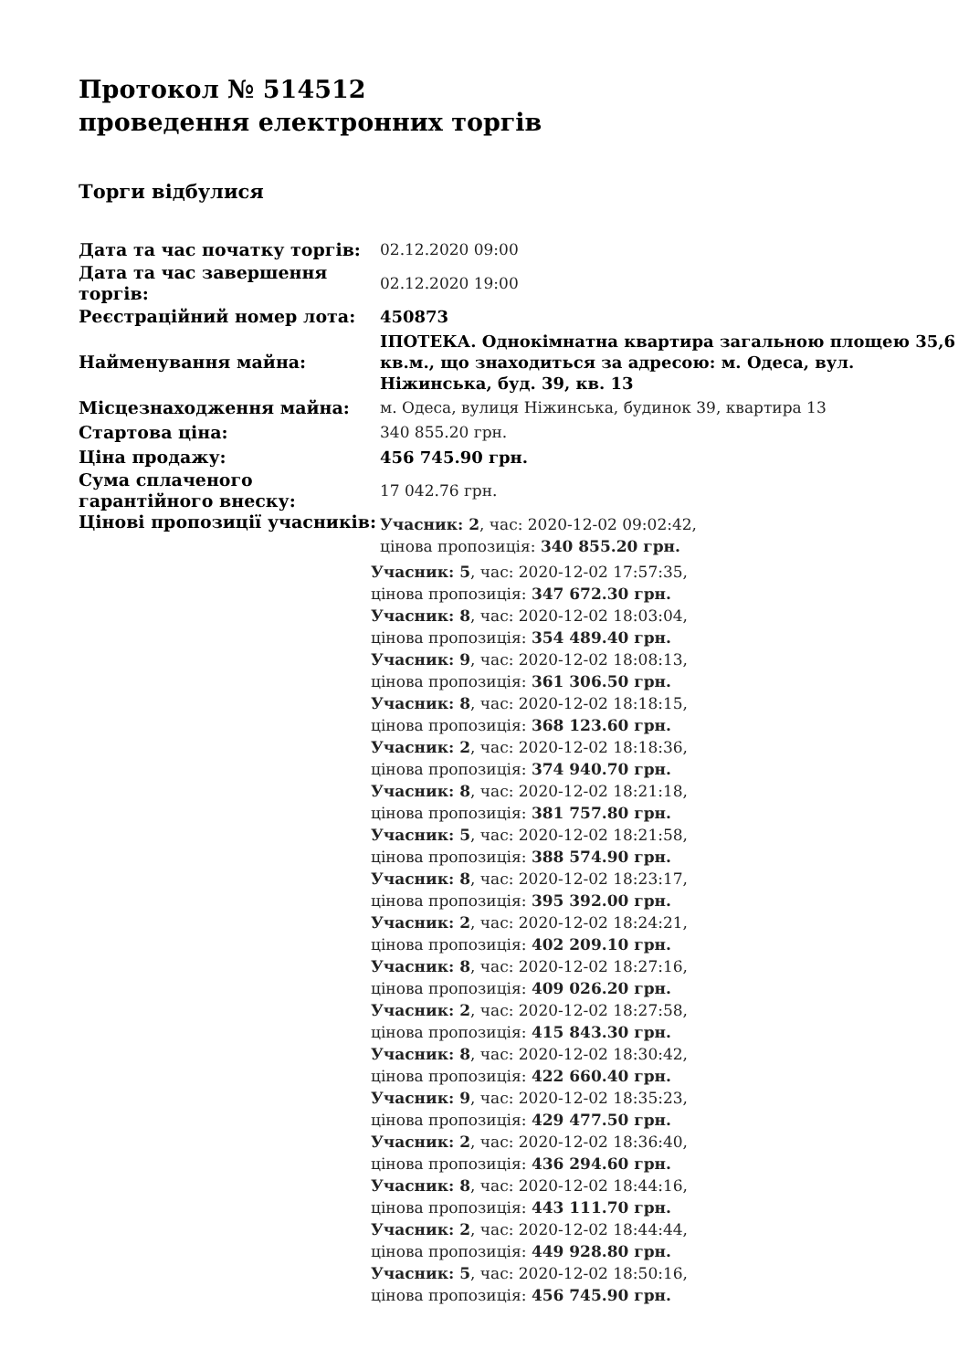Протокол № 514512
проведення електронних торгів
Торги відбулися
| Дата та час початку торгів: | 02.12.2020 09:00 |
| Дата та час завершення торгів: | 02.12.2020 19:00 |
| Реєстраційний номер лота: | 450873 |
| Найменування майна: | ІПОТЕКА. Однокімнатна квартира загальною площею 35,6 кв.м., що знаходиться за адресою: м. Одеса, вул. Ніжинська, буд. 39, кв. 13 |
| Місцезнаходження майна: | м. Одеса, вулиця Ніжинська, будинок 39, квартира 13 |
| Стартова ціна: | 340 855.20 грн. |
| Ціна продажу: | 456 745.90 грн. |
| Сума сплаченого гарантійного внеску: | 17 042.76 грн. |
| Цінові пропозиції учасників: | Учасник: 2 , час: 2020-12-02 09:02:42, цінова пропозиція: 340 855.20 грн. |
| | Учасник: 5 , час: 2020-12-02 17:57:35, цінова пропозиція: 347 672.30 грн. Учасник: 8 , час: 2020-12-02 18:03:04, цінова пропозиція: 354 489.40 грн. Учасник: 9 , час: 2020-12-02 18:08:13, цінова пропозиція: 361 306.50 грн. Учасник: 8 , час: 2020-12-02 18:18:15, цінова пропозиція: 368 123.60 грн. Учасник: 2 , час: 2020-12-02 18:18:36, цінова пропозиція: 374 940.70 грн. Учасник: 8 , час: 2020-12-02 18:21:18, цінова пропозиція: 381 757.80 грн. Учасник: 5 , час: 2020-12-02 18:21:58, цінова пропозиція: 388 574.90 грн. Учасник: 8 , час: 2020-12-02 18:23:17, цінова пропозиція: 395 392.00 грн. Учасник: 2 , час: 2020-12-02 18:24:21, цінова пропозиція: 402 209.10 грн. Учасник: 8 , час: 2020-12-02 18:27:16, цінова пропозиція: 409 026.20 грн. Учасник: 2 , час: 2020-12-02 18:27:58, цінова пропозиція: 415 843.30 грн. Учасник: 8 , час: 2020-12-02 18:30:42, цінова пропозиція: 422 660.40 грн. Учасник: 9 , час: 2020-12-02 18:35:23, цінова пропозиція: 429 477.50 грн. Учасник: 2 , час: 2020-12-02 18:36:40, цінова пропозиція: 436 294.60 грн. Учасник: 8 , час: 2020-12-02 18:44:16, цінова пропозиція: 443 111.70 грн. Учасник: 2 , час: 2020-12-02 18:44:44, цінова пропозиція: 449 928.80 грн. Учасник: 5 , час: 2020-12-02 18:50:16, цінова пропозиція: 456 745.90 грн. |